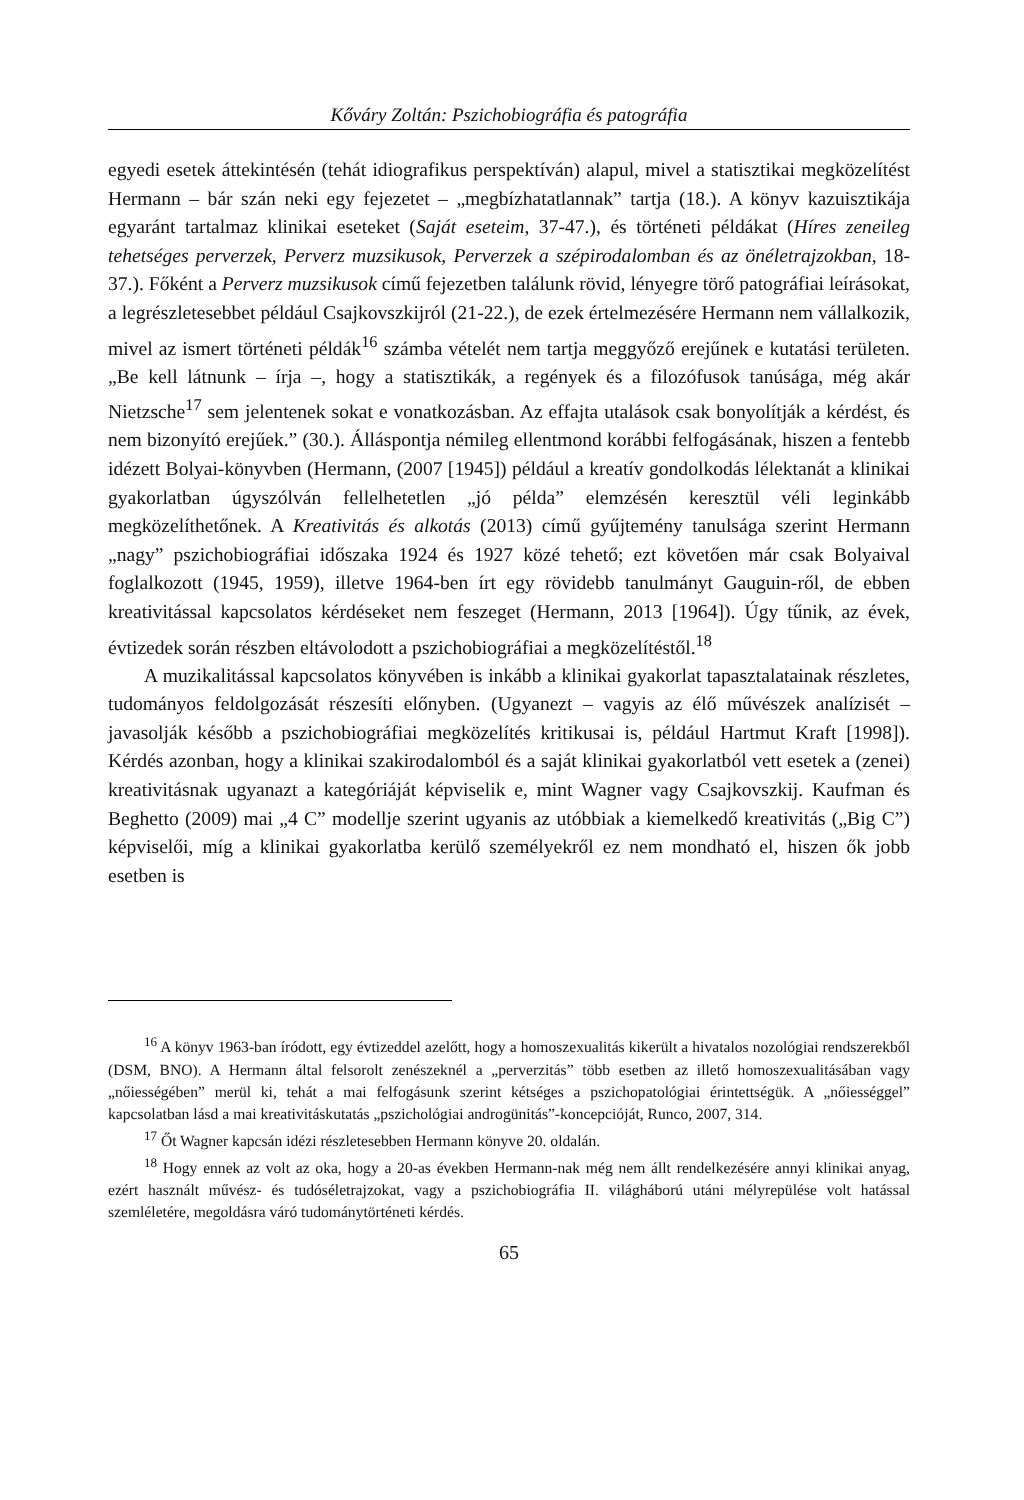Kőváry Zoltán: Pszichobiográfia és patográfia
egyedi esetek áttekintésén (tehát idiografikus perspektíván) alapul, mivel a statisztikai megközelítést Hermann – bár szán neki egy fejezetet – „megbízhatatlannak” tartja (18.). A könyv kazuisztikája egyaránt tartalmaz klinikai eseteket (Saját eseteim, 37-47.), és történeti példákat (Híres zeneileg tehetséges perverzek, Perverz muzsikusok, Perverzek a szépirodalomban és az önéletrajzokban, 18-37.). Főként a Perverz muzsikusok című fejezetben találunk rövid, lényegre törő patográfiai leírásokat, a legrészletesebbet például Csajkovszkijról (21-22.), de ezek értelmezésére Hermann nem vállalkozik, mivel az ismert történeti példák<sup>16</sup> számba vételét nem tartja meggyőző erejűnek e kutatási területen. „Be kell látnunk – írja –, hogy a statisztikák, a regények és a filozófusok tanúsága, még akár Nietzsche<sup>17</sup> sem jelentenek sokat e vonatkozásban. Az effajta utalások csak bonyolítják a kérdést, és nem bizonyító erejűek.” (30.). Álláspontja némileg ellentmond korábbi felfogásának, hiszen a fentebb idézett Bolyai-könyvben (Hermann, (2007 [1945]) például a kreatív gondolkodás lélektanát a klinikai gyakorlatban úgyszólván fellelhetetlen „jó példa” elemzésén keresztül véli leginkább megközelíthetőnek. A Kreativitás és alkotás (2013) című gyűjtemény tanulsága szerint Hermann „nagy” pszichobiográfiai időszaka 1924 és 1927 közé tehető; ezt követően már csak Bolyaival foglalkozott (1945, 1959), illetve 1964-ben írt egy rövidebb tanulmányt Gauguin-ről, de ebben kreativitással kapcsolatos kérdéseket nem feszeget (Hermann, 2013 [1964]). Úgy tűnik, az évek, évtizedek során részben eltávolodott a pszichobiográfiai a megközelítéstől.<sup>18</sup>
A muzikalitással kapcsolatos könyvében is inkább a klinikai gyakorlat tapasztalatainak részletes, tudományos feldolgozását részesíti előnyben. (Ugyanezt – vagyis az élő művészek analízisét – javasolják később a pszichobiográfiai megközelítés kritikusai is, például Hartmut Kraft [1998]). Kérdés azonban, hogy a klinikai szakirodalomból és a saját klinikai gyakorlatból vett esetek a (zenei) kreativitásnak ugyanazt a kategóriáját képviselik e, mint Wagner vagy Csajkovszkij. Kaufman és Beghetto (2009) mai „4 C” modellje szerint ugyanis az utóbbiak a kiemelkedő kreativitás („Big C”) képviselői, míg a klinikai gyakorlatba kerülő személyekről ez nem mondható el, hiszen ők jobb esetben is
<sup>16</sup> A könyv 1963-ban íródott, egy évtizeddel azelőtt, hogy a homoszexualitás kikerült a hivatalos nozológiai rendszerekből (DSM, BNO). A Hermann által felsorolt zenészeknél a „perverzitás” több esetben az illető homoszexualitásában vagy „nőiességében” merül ki, tehát a mai felfogásunk szerint kétséges a pszichopatológiai érintettségük. A „nőiességgel” kapcsolatban lásd a mai kreativitáskutatás „pszichológiai androgünitás”-koncepcióját, Runco, 2007, 314.
<sup>17</sup> Őt Wagner kapcsán idézi részletesebben Hermann könyve 20. oldalán.
<sup>18</sup> Hogy ennek az volt az oka, hogy a 20-as években Hermann-nak még nem állt rendelkezésére annyi klinikai anyag, ezért használt művész- és tudóséletrajzokat, vagy a pszichobiográfia II. világháború utáni mélyrepülése volt hatással szemléletére, megoldásra váró tudománytörténeti kérdés.
65